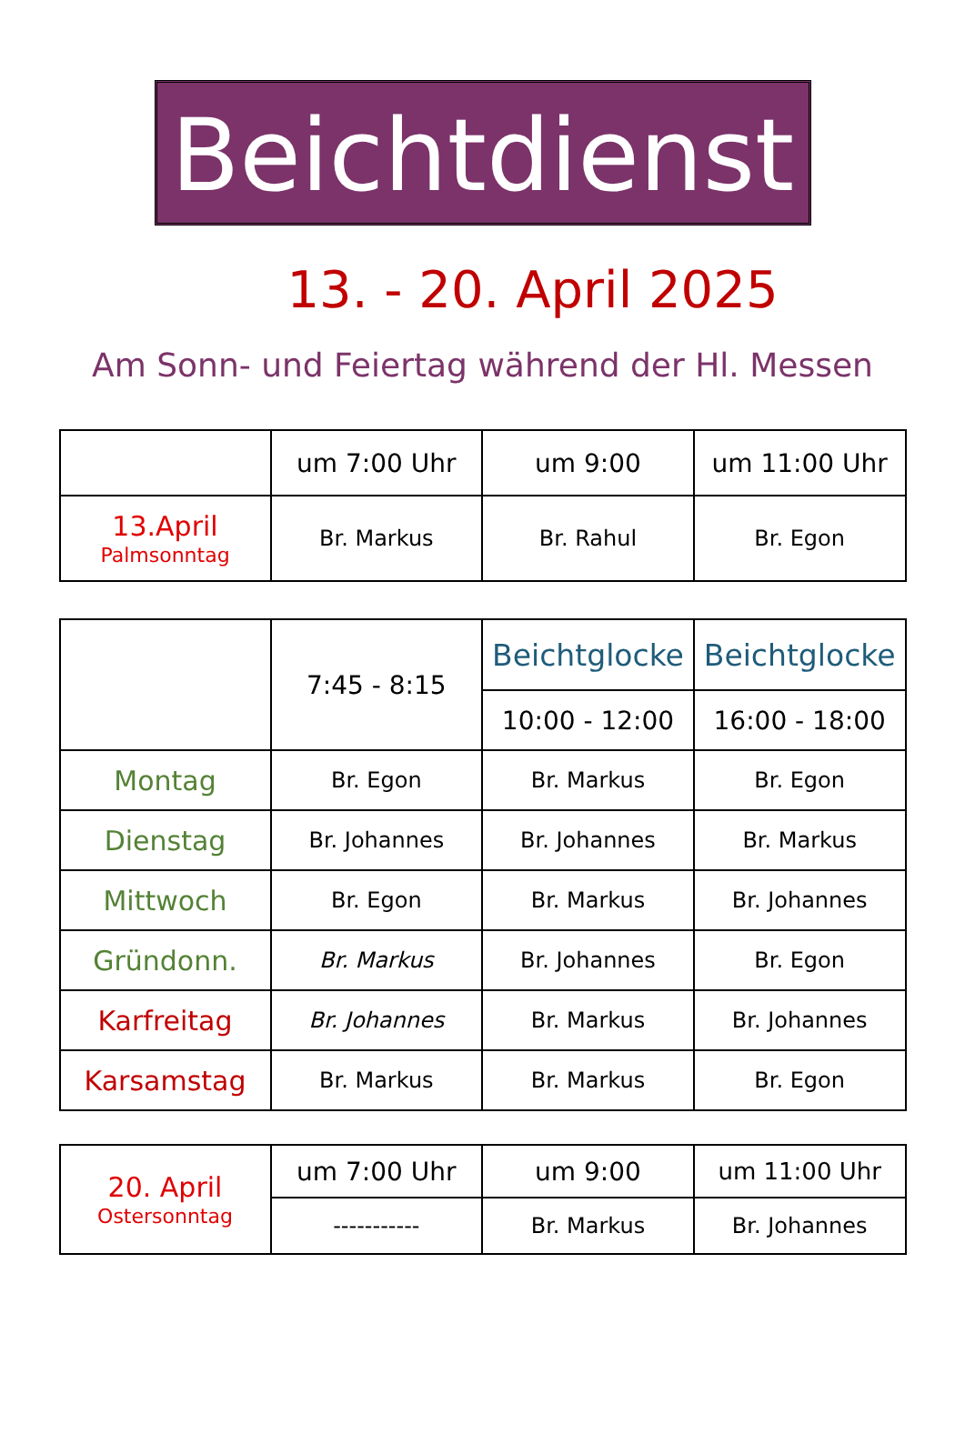Beichtdienst
13. - 20. April 2025
Am Sonn- und Feiertag während der Hl. Messen
| | um 7:00 Uhr | um 9:00 | um 11:00 Uhr |
| 13.April Palmsonntag | Br. Markus | Br. Rahul | Br. Egon |
| | 7:45 - 8:15 | Beichtglocke | Beichtglocke |
| | | 10:00 - 12:00 | 16:00 - 18:00 |
| Montag | Br. Egon | Br. Markus | Br. Egon |
| Dienstag | Br. Johannes | Br. Johannes | Br. Markus |
| Mittwoch | Br. Egon | Br. Markus | Br. Johannes |
| Gründonn. | Br. Markus | Br. Johannes | Br. Egon |
| Karfreitag | Br. Johannes | Br. Markus | Br. Johannes |
| Karsamstag | Br. Markus | Br. Markus | Br. Egon |
| 20. April Ostersonntag | um 7:00 Uhr | um 9:00 | um 11:00 Uhr |
| | ----------- | Br. Markus | Br. Johannes |